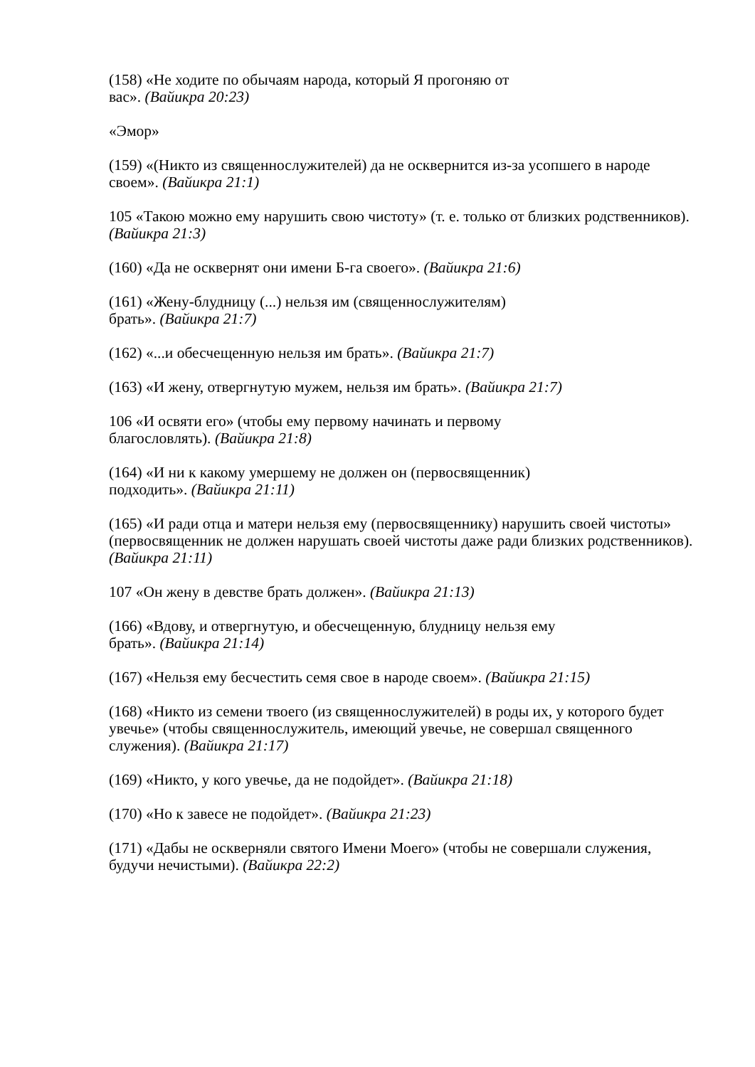(158) «Не ходите по обычаям народа, который Я прогоняю от
вас». (Вайикра 20:23)
«Эмор»
(159) «(Никто из священнослужителей) да не осквернится из-за усопшего в народе своем». (Вайикра 21:1)
105 «Такою можно ему нарушить свою чистоту» (т. е. только от близких родственников). (Вайикра 21:3)
(160) «Да не осквернят они имени Б-га своего». (Вайикра 21:6)
(161) «Жену-блудницу (...) нельзя им (священнослужителям)
брать». (Вайикра 21:7)
(162) «...и обесчещенную нельзя им брать». (Вайикра 21:7)
(163) «И жену, отвергнутую мужем, нельзя им брать». (Вайикра 21:7)
106 «И освяти его» (чтобы ему первому начинать и первому
благословлять). (Вайикра 21:8)
(164) «И ни к какому умершему не должен он (первосвященник)
подходить». (Вайикра 21:11)
(165) «И ради отца и матери нельзя ему (первосвященнику) нарушить своей чистоты» (первосвященник не должен нарушать своей чистоты даже ради близких родственников). (Вайикра 21:11)
107 «Он жену в девстве брать должен». (Вайикра 21:13)
(166) «Вдову, и отвергнутую, и обесчещенную, блудницу нельзя ему
брать». (Вайикра 21:14)
(167) «Нельзя ему бесчестить семя свое в народе своем». (Вайикра 21:15)
(168) «Никто из семени твоего (из священнослужителей) в роды их, у которого будет увечье» (чтобы священнослужитель, имеющий увечье, не совершал священного служения). (Вайикра 21:17)
(169) «Никто, у кого увечье, да не подойдет». (Вайикра 21:18)
(170) «Но к завесе не подойдет». (Вайикра 21:23)
(171) «Дабы не оскверняли святого Имени Моего» (чтобы не совершали служения, будучи нечистыми). (Вайикра 22:2)